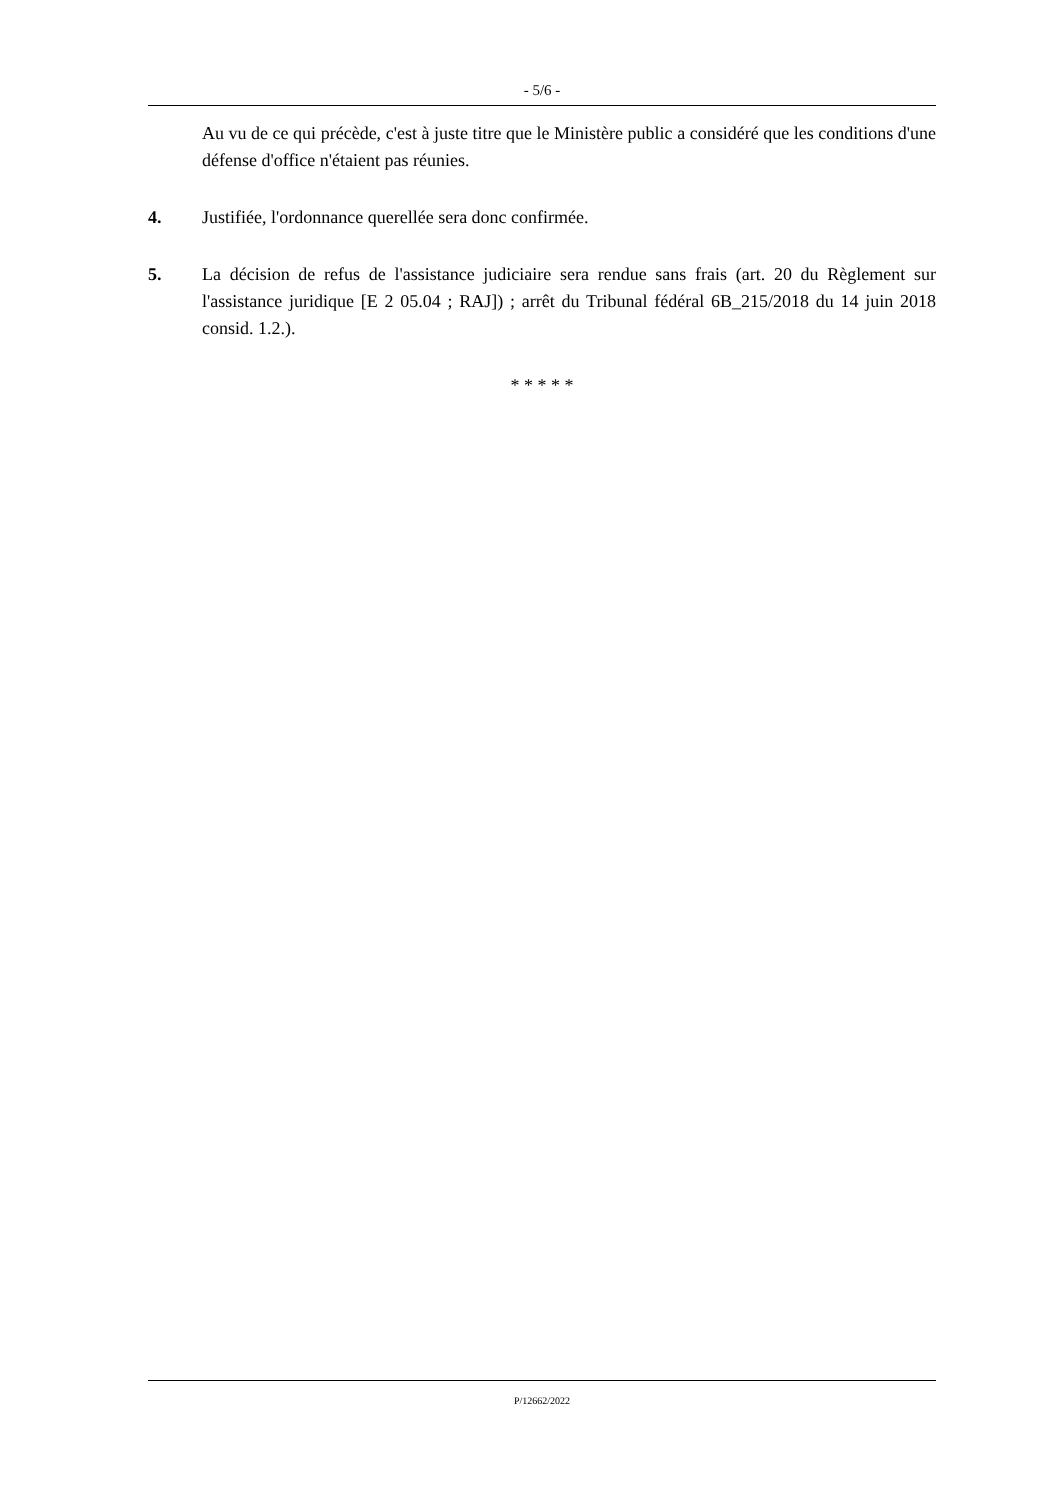- 5/6 -
Au vu de ce qui précède, c'est à juste titre que le Ministère public a considéré que les conditions d'une défense d'office n'étaient pas réunies.
4. Justifiée, l'ordonnance querellée sera donc confirmée.
5. La décision de refus de l'assistance judiciaire sera rendue sans frais (art. 20 du Règlement sur l'assistance juridique [E 2 05.04 ; RAJ]) ; arrêt du Tribunal fédéral 6B_215/2018 du 14 juin 2018 consid. 1.2.).
* * * * *
P/12662/2022